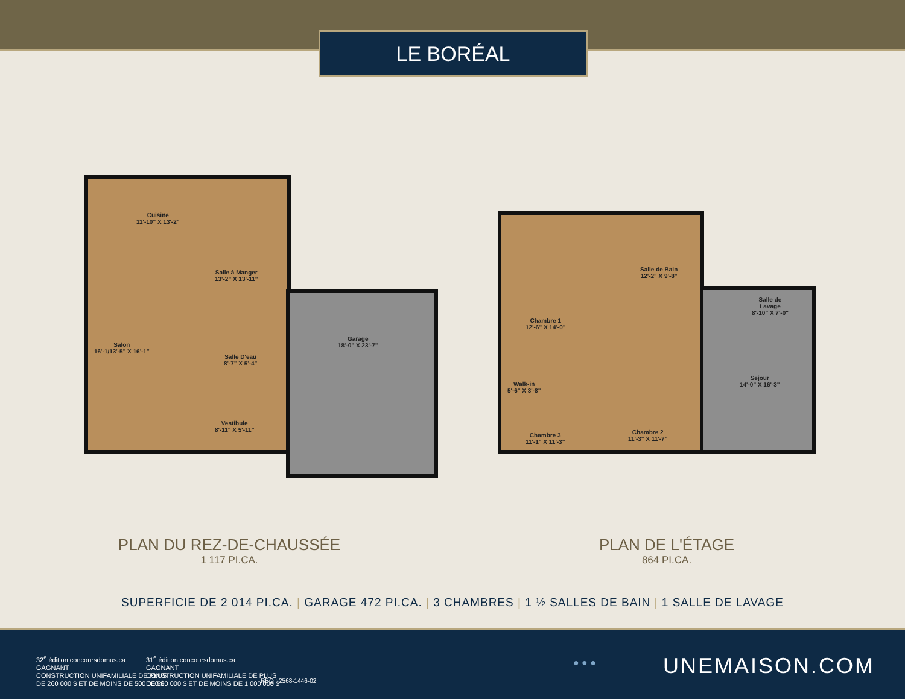LE BORÉAL
Cuisine
11'-10" X 13'-2"
Salle à Manger
13'-2" X 13'-11"
Salon
16'-1/13'-5" X 16'-1"
Salle D'eau
8'-7" X 5'-4"
Vestibule
8'-11" X 5'-11"
Garage
18'-0" X 23'-7"
Chambre 1
12'-6" X 14'-0"
Salle de Bain
12'-2" X 9'-8"
Walk-in
5'-6" X 3'-8"
Chambre 3
11'-1" X 11'-3"
Chambre 2
11'-3" X 11'-7"
Salle de
Lavage
8'-10" X 7'-0"
Sejour
14'-0" X 16'-3"
PLAN DU REZ-DE-CHAUSSÉE
1 117 PI.CA.
PLAN DE L'ÉTAGE
864 PI.CA.
SUPERFICIE DE 2 014 PI.CA. | GARAGE 472 PI.CA. | 3 CHAMBRES | 1 ½ SALLES DE BAIN | 1 SALLE DE LAVAGE
32<sup>e</sup> édition concoursdomus.ca
GAGNANT
CONSTRUCTION UNIFAMILIALE DE PLUS
DE 260 000 $ ET DE MOINS DE 500 000 $
31<sup>e</sup> édition concoursdomus.ca
GAGNANT
CONSTRUCTION UNIFAMILIALE DE PLUS
DE 500 000 $ ET DE MOINS DE 1 000 000 $
RBQ : 2568-1446-02
● ● ● UNEMAISON.COM